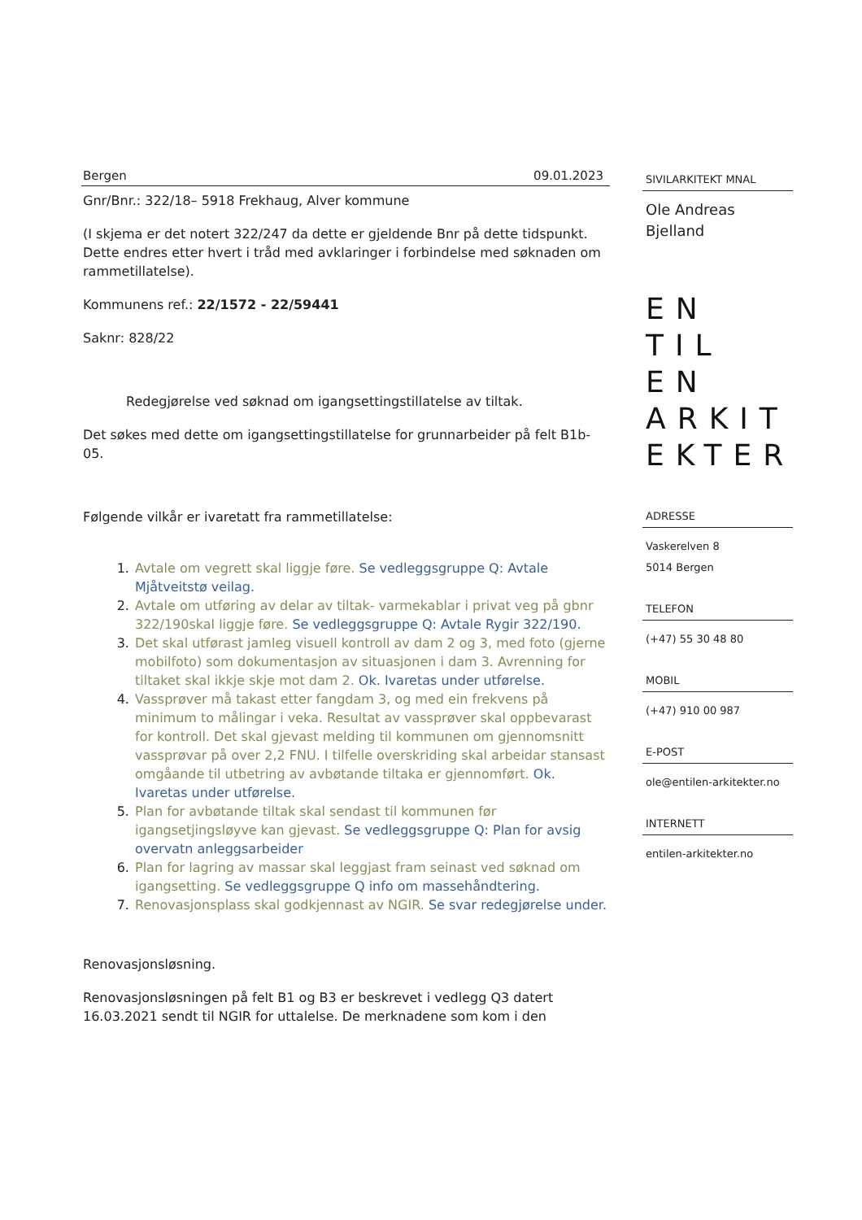Bergen 09.01.2023
Gnr/Bnr.: 322/18– 5918 Frekhaug, Alver kommune
(I skjema er det notert 322/247 da dette er gjeldende Bnr på dette tidspunkt. Dette endres etter hvert i tråd med avklaringer i forbindelse med søknaden om rammetillatelse).
Kommunens ref.: 22/1572 - 22/59441
Saknr: 828/22
Redegjørelse ved søknad om igangsettingstillatelse av tiltak.
Det søkes med dette om igangsettingstillatelse for grunnarbeider på felt B1b-05.
Følgende vilkår er ivaretatt fra rammetillatelse:
1. Avtale om vegrett skal liggje føre. Se vedleggsgruppe Q: Avtale Mjåtveitstø veilag.
2. Avtale om utføring av delar av tiltak- varmekablar i privat veg på gbnr 322/190skal liggje føre. Se vedleggsgruppe Q: Avtale Rygir 322/190.
3. Det skal utførast jamleg visuell kontroll av dam 2 og 3, med foto (gjerne mobilfoto) som dokumentasjon av situasjonen i dam 3. Avrenning for tiltaket skal ikkje skje mot dam 2. Ok. Ivaretas under utførelse.
4. Vassprøver må takast etter fangdam 3, og med ein frekvens på minimum to målingar i veka. Resultat av vassprøver skal oppbevarast for kontroll. Det skal gjevast melding til kommunen om gjennomsnitt vassprøvar på over 2,2 FNU. I tilfelle overskriding skal arbeidar stansast omgåande til utbetring av avbøtande tiltaka er gjennomført. Ok. Ivaretas under utførelse.
5. Plan for avbøtande tiltak skal sendast til kommunen før igangsetjingsløyve kan gjevast. Se vedleggsgruppe Q: Plan for avsig overvatn anleggsarbeider
6. Plan for lagring av massar skal leggjast fram seinast ved søknad om igangsetting. Se vedleggsgruppe Q info om massehåndtering.
7. Renovasjonsplass skal godkjennast av NGIR. Se svar redegjørelse under.
Renovasjonsløsning.
Renovasjonsløsningen på felt B1 og B3 er beskrevet i vedlegg Q3 datert 16.03.2021 sendt til NGIR for uttalelse. De merknadene som kom i den
SIVILARKITEKT MNAL
Ole Andreas Bjelland
EN TIL EN
ARKIT
EKTER
ADRESSE
Vaskerelven 8
5014 Bergen
TELEFON
(+47) 55 30 48 80
MOBIL
(+47) 910 00 987
E-POST
ole@entilen-arkitekter.no
INTERNETT
entilen-arkitekter.no